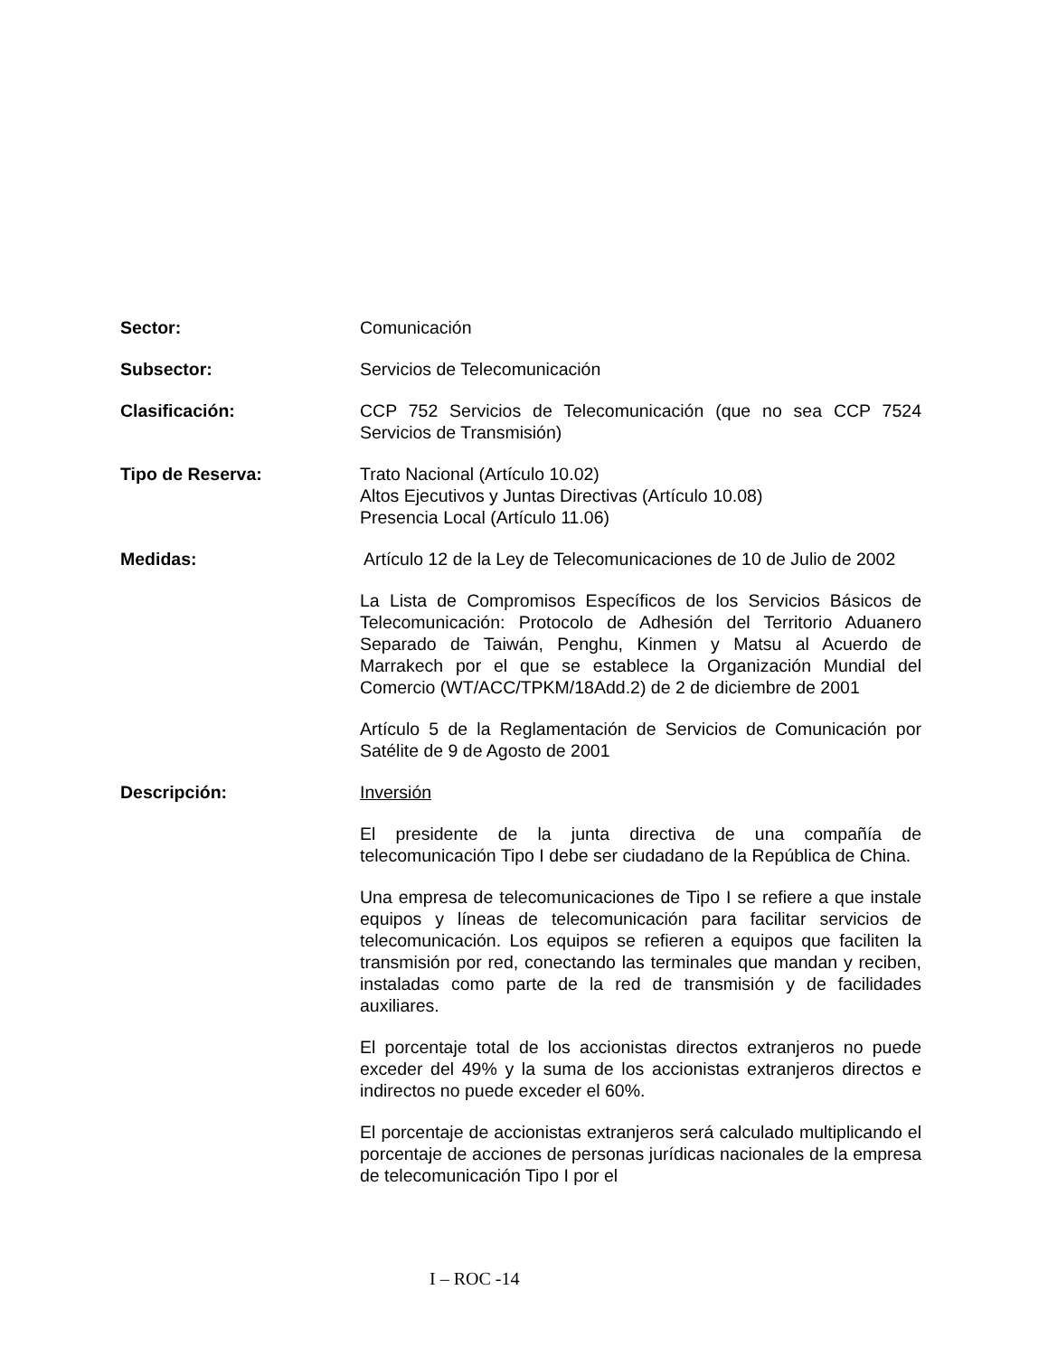Sector: Comunicación
Subsector: Servicios de Telecomunicación
Clasificación: CCP 752 Servicios de Telecomunicación (que no sea CCP 7524 Servicios de Transmisión)
Tipo de Reserva: Trato Nacional (Artículo 10.02)
Altos Ejecutivos y Juntas Directivas (Artículo 10.08)
Presencia Local (Artículo 11.06)
Medidas: Artículo 12 de la Ley de Telecomunicaciones de 10 de Julio de 2002
La Lista de Compromisos Específicos de los Servicios Básicos de Telecomunicación: Protocolo de Adhesión del Territorio Aduanero Separado de Taiwán, Penghu, Kinmen y Matsu al Acuerdo de Marrakech por el que se establece la Organización Mundial del Comercio (WT/ACC/TPKM/18Add.2) de 2 de diciembre de 2001
Artículo 5 de la Reglamentación de Servicios de Comunicación por Satélite de 9 de Agosto de 2001
Descripción: Inversión
El presidente de la junta directiva de una compañía de telecomunicación Tipo I debe ser ciudadano de la República de China.
Una empresa de telecomunicaciones de Tipo I se refiere a que instale equipos y líneas de telecomunicación para facilitar servicios de telecomunicación. Los equipos se refieren a equipos que faciliten la transmisión por red, conectando las terminales que mandan y reciben, instaladas como parte de la red de transmisión y de facilidades auxiliares.
El porcentaje total de los accionistas directos extranjeros no puede exceder del 49% y la suma de los accionistas extranjeros directos e indirectos no puede exceder el 60%.
El porcentaje de accionistas extranjeros será calculado multiplicando el porcentaje de acciones de personas jurídicas nacionales de la empresa de telecomunicación Tipo I por el
I – ROC -14